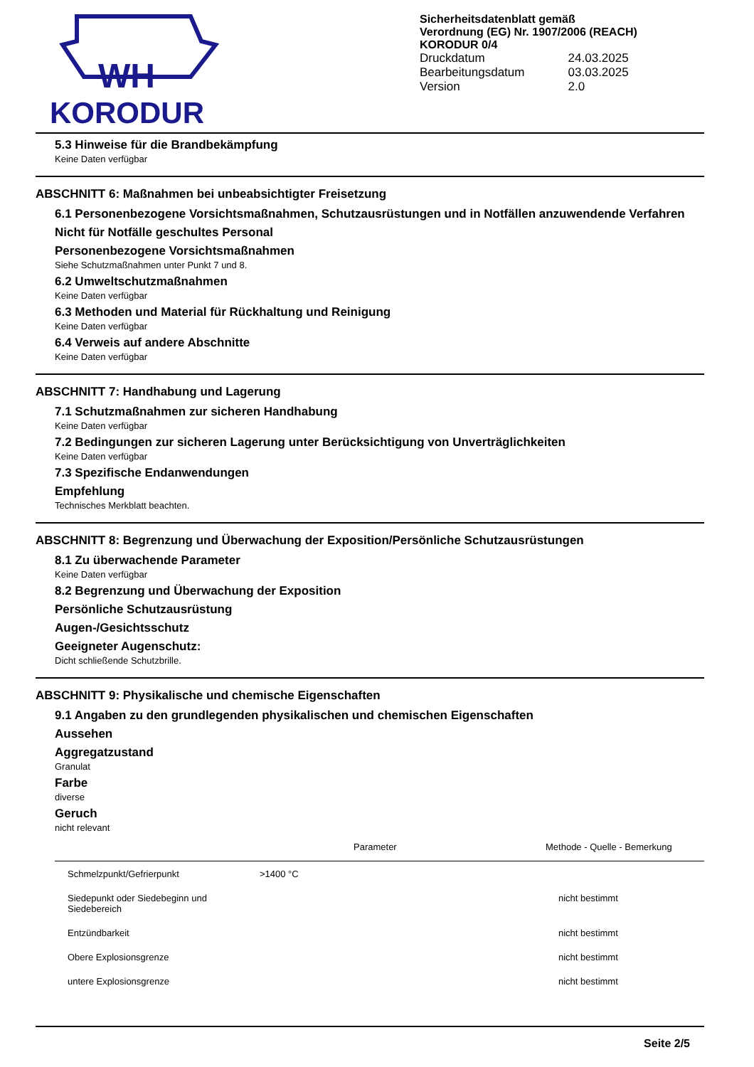WH
KORODUR
Sicherheitsdatenblatt gemäß
Verordnung (EG) Nr. 1907/2006 (REACH)
KORODUR 0/4
| Druckdatum | 24.03.2025 |
| Bearbeitungsdatum | 03.03.2025 |
| Version | 2.0 |
5.3 Hinweise für die Brandbekämpfung
Keine Daten verfügbar
ABSCHNITT 6: Maßnahmen bei unbeabsichtigter Freisetzung
6.1 Personenbezogene Vorsichtsmaßnahmen, Schutzausrüstungen und in Notfällen anzuwendende Verfahren
Nicht für Notfälle geschultes Personal
Personenbezogene Vorsichtsmaßnahmen
Siehe Schutzmaßnahmen unter Punkt 7 und 8.
6.2 Umweltschutzmaßnahmen
Keine Daten verfügbar
6.3 Methoden und Material für Rückhaltung und Reinigung
Keine Daten verfügbar
6.4 Verweis auf andere Abschnitte
Keine Daten verfügbar
ABSCHNITT 7: Handhabung und Lagerung
7.1 Schutzmaßnahmen zur sicheren Handhabung
Keine Daten verfügbar
7.2 Bedingungen zur sicheren Lagerung unter Berücksichtigung von Unverträglichkeiten
Keine Daten verfügbar
7.3 Spezifische Endanwendungen
Empfehlung
Technisches Merkblatt beachten.
ABSCHNITT 8: Begrenzung und Überwachung der Exposition/Persönliche Schutzausrüstungen
8.1 Zu überwachende Parameter
Keine Daten verfügbar
8.2 Begrenzung und Überwachung der Exposition
Persönliche Schutzausrüstung
Augen-/Gesichtsschutz
Geeigneter Augenschutz:
Dicht schließende Schutzbrille.
ABSCHNITT 9: Physikalische und chemische Eigenschaften
9.1 Angaben zu den grundlegenden physikalischen und chemischen Eigenschaften
Aussehen
Aggregatzustand
Granulat
Farbe
diverse
Geruch
nicht relevant
| | | Parameter | Methode - Quelle - Bemerkung |
| --- | --- | --- | --- |
| Schmelzpunkt/Gefrierpunkt | >1400 °C | | |
| Siedepunkt oder Siedebeginn und Siedebereich | | | nicht bestimmt |
| Entzündbarkeit | | | nicht bestimmt |
| Obere Explosionsgrenze | | | nicht bestimmt |
| untere Explosionsgrenze | | | nicht bestimmt |
Seite 2/5